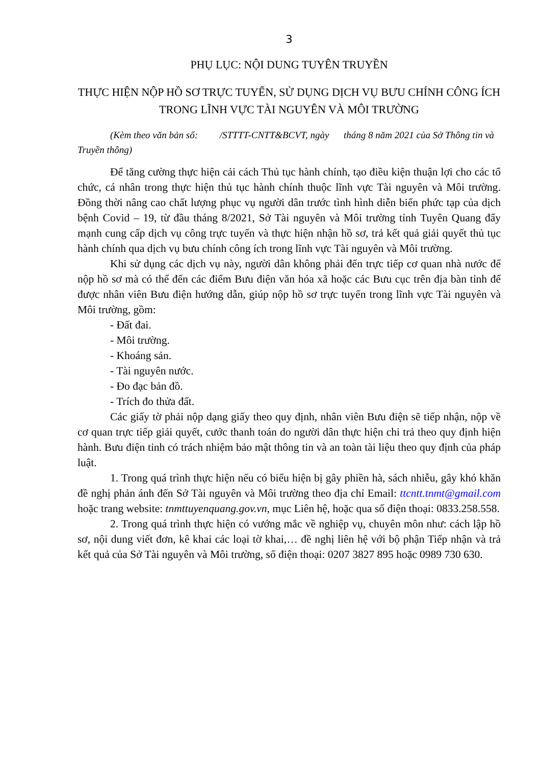3
PHỤ LỤC: NỘI DUNG TUYÊN TRUYỀN
THỰC HIỆN NỘP HỒ SƠ TRỰC TUYẾN, SỬ DỤNG DỊCH VỤ BƯU CHÍNH CÔNG ÍCH TRONG LĨNH VỰC TÀI NGUYÊN VÀ MÔI TRƯỜNG
(Kèm theo văn bản số: /STTTT-CNTT&BCVT, ngày tháng 8 năm 2021 của Sở Thông tin và Truyền thông)
Để tăng cường thực hiện cải cách Thủ tục hành chính, tạo điều kiện thuận lợi cho các tổ chức, cá nhân trong thực hiện thủ tục hành chính thuộc lĩnh vực Tài nguyên và Môi trường. Đồng thời nâng cao chất lượng phục vụ người dân trước tình hình diễn biến phức tạp của dịch bệnh Covid – 19, từ đầu tháng 8/2021, Sở Tài nguyên và Môi trường tỉnh Tuyên Quang đẩy mạnh cung cấp dịch vụ công trực tuyến và thực hiện nhận hồ sơ, trả kết quả giải quyết thủ tục hành chính qua dịch vụ bưu chính công ích trong lĩnh vực Tài nguyên và Môi trường.
Khi sử dụng các dịch vụ này, người dân không phải đến trực tiếp cơ quan nhà nước để nộp hồ sơ mà có thể đến các điểm Bưu điện văn hóa xã hoặc các Bưu cục trên địa bàn tỉnh để được nhân viên Bưu điện hướng dẫn, giúp nộp hồ sơ trực tuyến trong lĩnh vực Tài nguyên và Môi trường, gồm:
- Đất đai.
- Môi trường.
- Khoáng sản.
- Tài nguyên nước.
- Đo đạc bản đồ.
- Trích đo thửa đất.
Các giấy tờ phải nộp dạng giấy theo quy định, nhân viên Bưu điện sẽ tiếp nhận, nộp về cơ quan trực tiếp giải quyết, cước thanh toán do người dân thực hiện chi trả theo quy định hiện hành. Bưu điện tỉnh có trách nhiệm bảo mật thông tin và an toàn tài liệu theo quy định của pháp luật.
1. Trong quá trình thực hiện nếu có biểu hiện bị gây phiền hà, sách nhiễu, gây khó khăn đề nghị phản ánh đến Sở Tài nguyên và Môi trường theo địa chỉ Email: ttcntt.tnmt@gmail.com hoặc trang website: tnmttuyenquang.gov.vn, mục Liên hệ, hoặc qua số điện thoại: 0833.258.558.
2. Trong quá trình thực hiện có vướng mắc về nghiệp vụ, chuyên môn như: cách lập hồ sơ, nội dung viết đơn, kê khai các loại tờ khai,… đề nghị liên hệ với bộ phận Tiếp nhận và trả kết quả của Sở Tài nguyên và Môi trường, số điện thoại: 0207 3827 895 hoặc 0989 730 630.